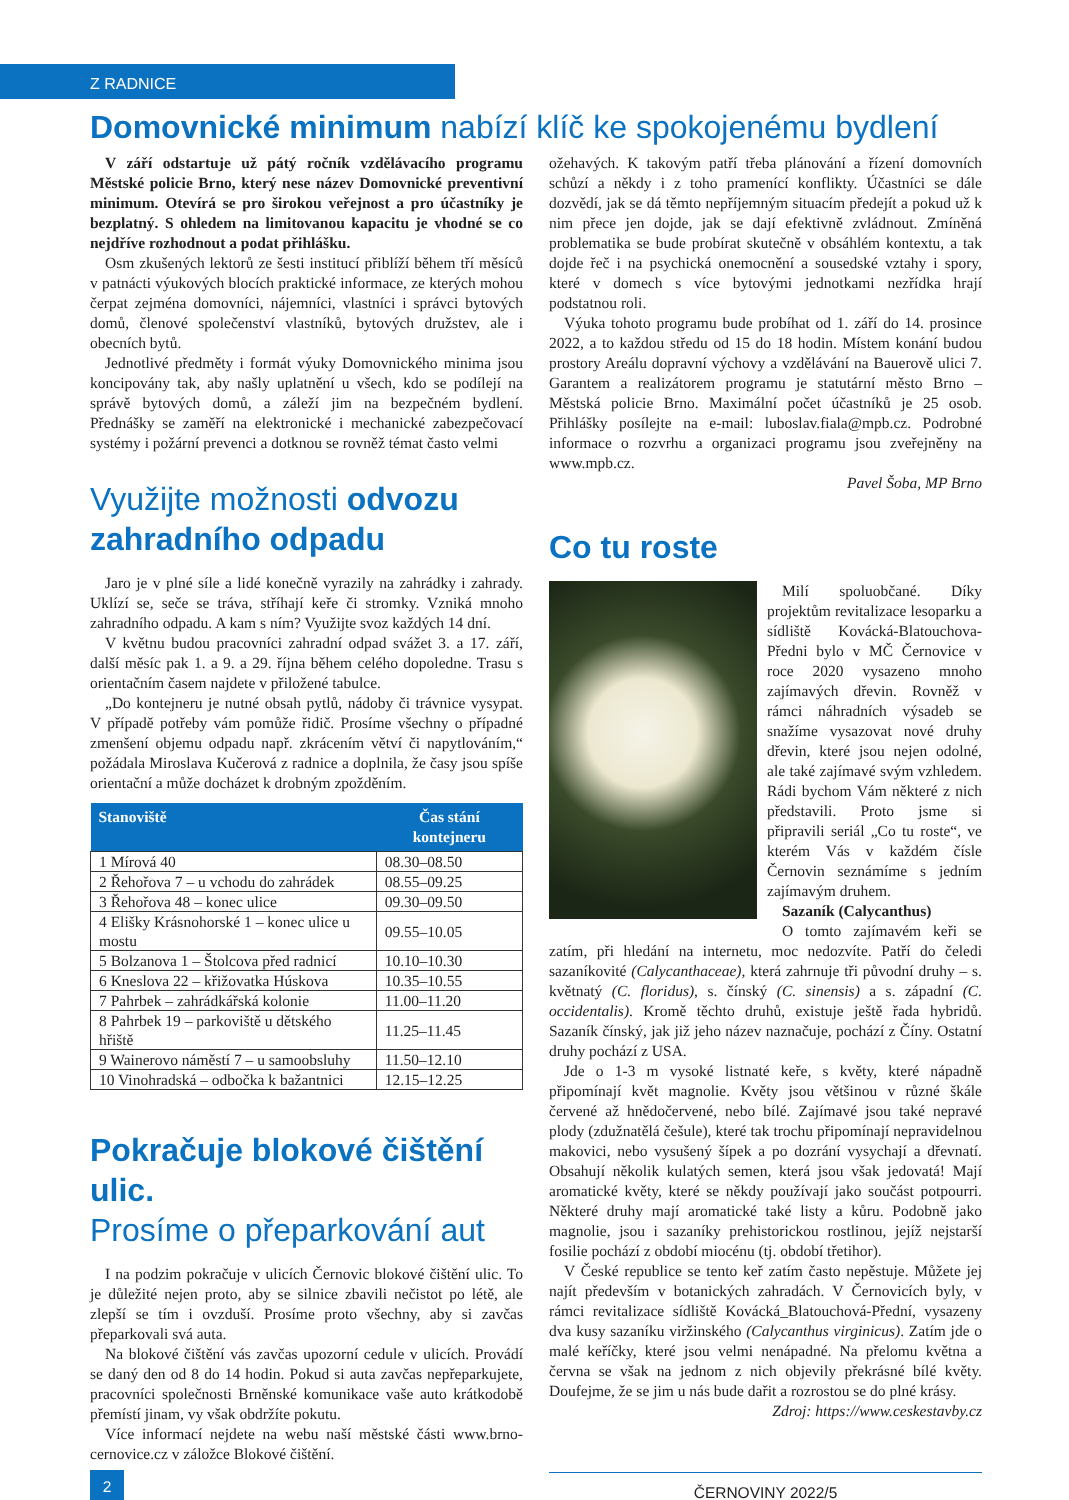Z RADNICE
Domovnické minimum nabízí klíč ke spokojenému bydlení
V září odstartuje už pátý ročník vzdělávacího programu Městské policie Brno, který nese název Domovnické preventivní minimum. Otevírá se pro širokou veřejnost a pro účastníky je bezplatný. S ohledem na limitovanou kapacitu je vhodné se co nejdříve rozhodnout a podat přihlášku.
Osm zkušených lektorů ze šesti institucí přiblíží během tří měsíců v patnácti výukových blocích praktické informace, ze kterých mohou čerpat zejména domovníci, nájemníci, vlastníci i správci bytových domů, členové společenství vlastníků, bytových družstev, ale i obecních bytů.
Jednotlivé předměty i formát výuky Domovnického minima jsou koncipovány tak, aby našly uplatnění u všech, kdo se podílejí na správě bytových domů, a záleží jim na bezpečném bydlení. Přednášky se zaměří na elektronické i mechanické zabezpečovací systémy i požární prevenci a dotknou se rovněž témat často velmi
Využijte možnosti odvozu zahradního odpadu
Jaro je v plné síle a lidé konečně vyrazily na zahrádky i zahrady. Uklízí se, seče se tráva, stříhají keře či stromky. Vzniká mnoho zahradního odpadu. A kam s ním? Využijte svoz každých 14 dní.
V květnu budou pracovníci zahradní odpad svážet 3. a 17. září, další měsíc pak 1. a 9. a 29. října během celého dopoledne. Trasu s orientačním časem najdete v přiložené tabulce.
„Do kontejneru je nutné obsah pytlů, nádoby či trávnice vysypat. V případě potřeby vám pomůže řidič. Prosíme všechny o případné zmenšení objemu odpadu např. zkrácením větví či napytlováním,“ požádala Miroslava Kučerová z radnice a doplnila, že časy jsou spíše orientační a může docházet k drobným zpožděním.
| Stanoviště | Čas stání kontejneru |
| --- | --- |
| 1 Mírová 40 | 08.30–08.50 |
| 2 Řehořova 7 – u vchodu do zahrádek | 08.55–09.25 |
| 3 Řehořova 48 – konec ulice | 09.30–09.50 |
| 4 Elišky Krásnohorské 1 – konec ulice u mostu | 09.55–10.05 |
| 5 Bolzanova 1 – Štolcova před radnicí | 10.10–10.30 |
| 6 Kneslova 22 – křižovatka Húskova | 10.35–10.55 |
| 7 Pahrbek – zahrádkářská kolonie | 11.00–11.20 |
| 8 Pahrbek 19 – parkoviště u dětského hřiště | 11.25–11.45 |
| 9 Wainerovo náměstí 7 – u samoobsluhy | 11.50–12.10 |
| 10 Vinohradská – odbočka k bažantnici | 12.15–12.25 |
Pokračuje blokové čištění ulic.
Prosíme o přeparkování aut
I na podzim pokračuje v ulicích Černovic blokové čištění ulic. To je důležité nejen proto, aby se silnice zbavili nečistot po létě, ale zlepší se tím i ovzduší. Prosíme proto všechny, aby si zavčas přeparkovali svá auta.
Na blokové čištění vás zavčas upozorní cedule v ulicích. Provádí se daný den od 8 do 14 hodin. Pokud si auta zavčas nepřeparkujete, pracovníci společnosti Brněnské komunikace vaše auto krátkodobě přemístí jinam, vy však obdržíte pokutu.
Více informací nejdete na webu naší městské části www.brno-cernovice.cz v záložce Blokové čištění.
ožehavých. K takovým patří třeba plánování a řízení domovních schůzí a někdy i z toho pramenící konflikty. Účastníci se dále dozvědí, jak se dá těmto nepříjemným situacím předejít a pokud už k nim přece jen dojde, jak se dají efektivně zvládnout. Zmíněná problematika se bude probírat skutečně v obsáhlém kontextu, a tak dojde řeč i na psychická onemocnění a sousedské vztahy i spory, které v domech s více bytovými jednotkami nezřídka hrají podstatnou roli.
Výuka tohoto programu bude probíhat od 1. září do 14. prosince 2022, a to každou středu od 15 do 18 hodin. Místem konání budou prostory Areálu dopravní výchovy a vzdělávání na Bauerově ulici 7. Garantem a realizátorem programu je statutární město Brno – Městská policie Brno. Maximální počet účastníků je 25 osob. Přihlášky posílejte na e-mail: luboslav.fiala@mpb.cz. Podrobné informace o rozvrhu a organizaci programu jsou zveřejněny na www.mpb.cz.
Pavel Šoba, MP Brno
Co tu roste
Milí spoluobčané. Díky projektům revitalizace lesoparku a sídliště Kovácká-Blatouchova-Předni bylo v MČ Černovice v roce 2020 vysazeno mnoho zajímavých dřevin. Rovněž v rámci náhradních výsadeb se snažíme vysazovat nové druhy dřevin, které jsou nejen odolné, ale také zajímavé svým vzhledem. Rádi bychom Vám některé z nich představili. Proto jsme si připravili seriál „Co tu roste“, ve kterém Vás v každém čísle Černovin seznámíme s jedním zajímavým druhem.
Sazaník (Calycanthus)
O tomto zajímavém keři se zatím, při hledání na internetu, moc nedozvíte. Patří do čeledi sazaníkovité (Calycanthaceae), která zahrnuje tři původní druhy – s. květnatý (C. floridus), s. čínský (C. sinensis) a s. západní (C. occidentalis). Kromě těchto druhů, existuje ještě řada hybridů. Sazaník čínský, jak již jeho název naznačuje, pochází z Číny. Ostatní druhy pochází z USA.
Jde o 1-3 m vysoké listnaté keře, s květy, které nápadně připomínají květ magnolie. Květy jsou většinou v různé škále červené až hnědočervené, nebo bílé. Zajímavé jsou také nepravé plody (zdužnatělá češule), které tak trochu připomínají nepravidelnou makovici, nebo vysušený šípek a po dozrání vysychají a dřevnatí. Obsahují několik kulatých semen, která jsou však jedovatá! Mají aromatické květy, které se někdy používají jako součást potpourri. Některé druhy mají aromatické také listy a kůru. Podobně jako magnolie, jsou i sazaníky prehistorickou rostlinou, jejíž nejstarší fosilie pochází z období miocénu (tj. období třetihor).
V České republice se tento keř zatím často nepěstuje. Můžete jej najít především v botanických zahradách. V Černovicích byly, v rámci revitalizace sídliště Kovácká_Blatouchová-Přední, vysazeny dva kusy sazaníku viržinského (Calycanthus virginicus). Zatím jde o malé keříčky, které jsou velmi nenápadné. Na přelomu května a června se však na jednom z nich objevily překrásné bílé květy. Doufejme, že se jim u nás bude dařit a rozrostou se do plné krásy. Zdroj: https://www.ceskestavby.cz
2
ČERNOVINY 2022/5